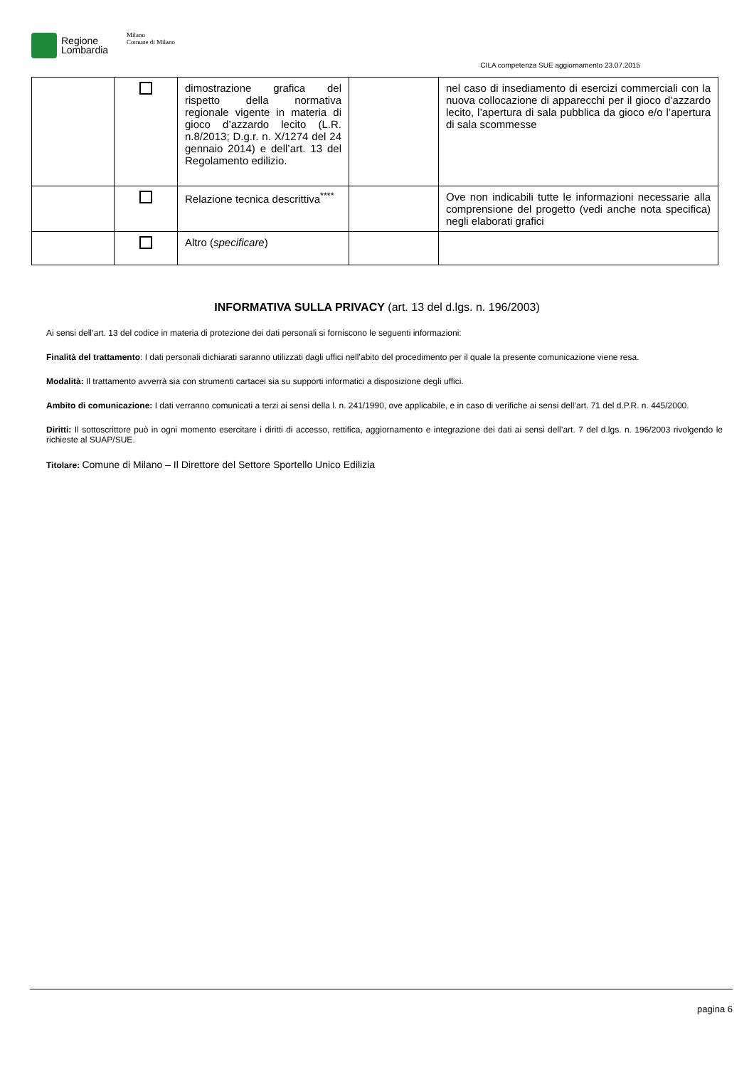Regione
Lombardia
Milano
Comune di Milano
CILA competenza SUE aggiornamento 23.07.2015
| | | dimostrazione grafica del rispetto della normativa regionale vigente in materia di gioco d’azzardo lecito (L.R. n.8/2013; D.g.r. n. X/1274 del 24 gennaio 2014) e dell’art. 13 del Regolamento edilizio. | | nel caso di insediamento di esercizi commerciali con la nuova collocazione di apparecchi per il gioco d’azzardo lecito, l’apertura di sala pubblica da gioco e/o l’apertura di sala scommesse |
| | | Relazione tecnica descrittiva<sup>****</sup> | | Ove non indicabili tutte le informazioni necessarie alla comprensione del progetto (vedi anche nota specifica) negli elaborati grafici |
| | | Altro ( specificare ) | | |
INFORMATIVA SULLA PRIVACY (art. 13 del d.lgs. n. 196/2003)
Ai sensi dell’art. 13 del codice in materia di protezione dei dati personali si forniscono le seguenti informazioni:
Finalità del trattamento: I dati personali dichiarati saranno utilizzati dagli uffici nell’abito del procedimento per il quale la presente comunicazione viene resa.
Modalità: Il trattamento avverrà sia con strumenti cartacei sia su supporti informatici a disposizione degli uffici.
Ambito di comunicazione: I dati verranno comunicati a terzi ai sensi della l. n. 241/1990, ove applicabile, e in caso di verifiche ai sensi dell’art. 71 del d.P.R. n. 445/2000.
Diritti: Il sottoscrittore può in ogni momento esercitare i diritti di accesso, rettifica, aggiornamento e integrazione dei dati ai sensi dell’art. 7 del d.lgs. n. 196/2003 rivolgendo le richieste al SUAP/SUE.
Titolare: Comune di Milano – Il Direttore del Settore Sportello Unico Edilizia
pagina 6